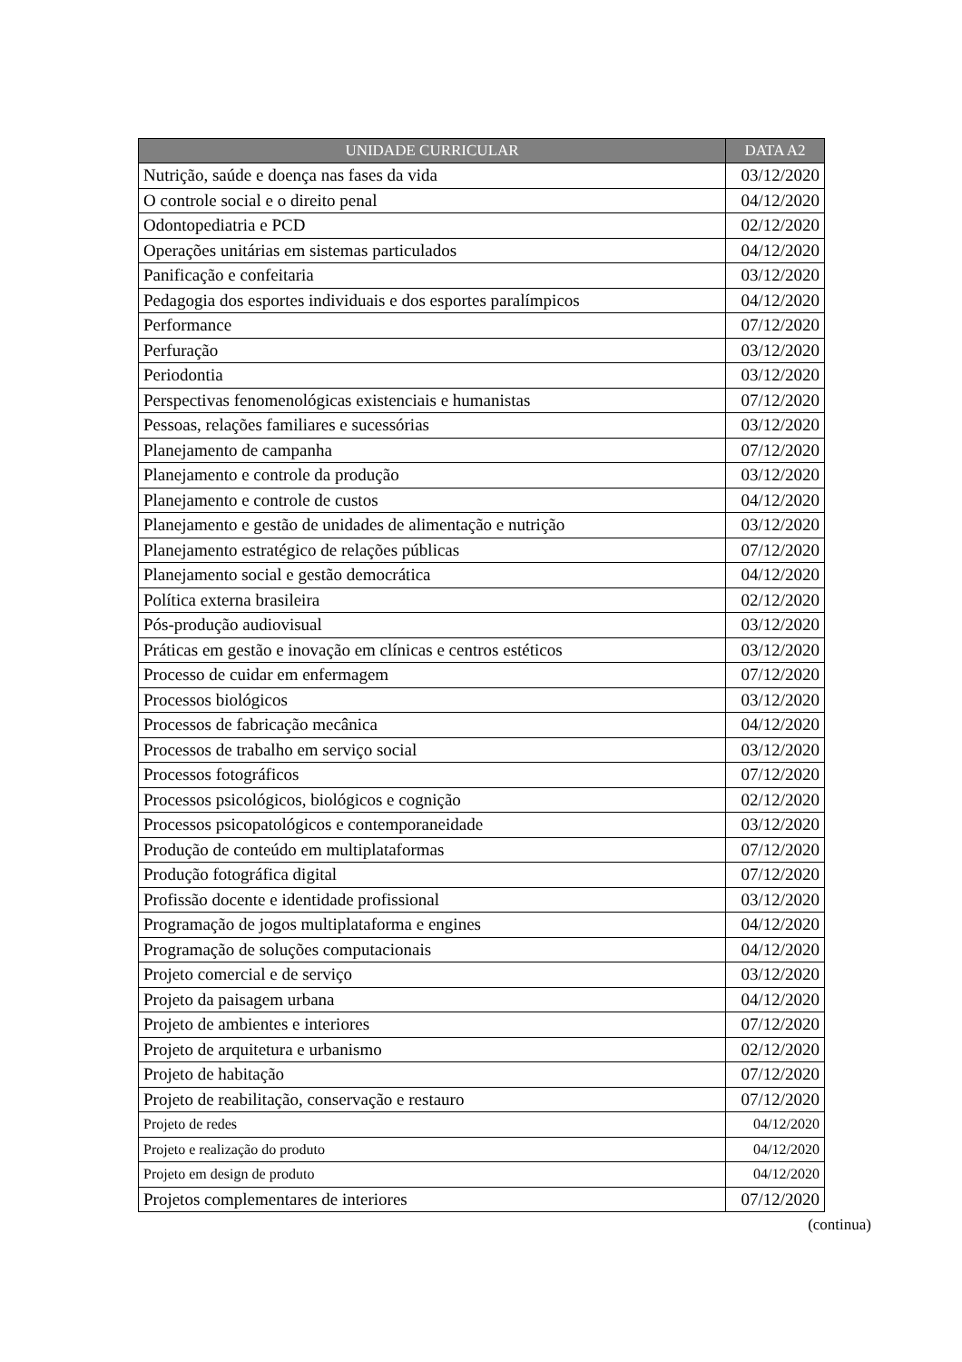| UNIDADE CURRICULAR | DATA A2 |
| --- | --- |
| Nutrição, saúde e doença nas fases da vida | 03/12/2020 |
| O controle social e o direito penal | 04/12/2020 |
| Odontopediatria e PCD | 02/12/2020 |
| Operações unitárias em sistemas particulados | 04/12/2020 |
| Panificação e confeitaria | 03/12/2020 |
| Pedagogia dos esportes individuais e dos esportes paralímpicos | 04/12/2020 |
| Performance | 07/12/2020 |
| Perfuração | 03/12/2020 |
| Periodontia | 03/12/2020 |
| Perspectivas fenomenológicas existenciais e humanistas | 07/12/2020 |
| Pessoas, relações familiares e sucessórias | 03/12/2020 |
| Planejamento de campanha | 07/12/2020 |
| Planejamento e controle da produção | 03/12/2020 |
| Planejamento e controle de custos | 04/12/2020 |
| Planejamento e gestão de unidades de alimentação e nutrição | 03/12/2020 |
| Planejamento estratégico de relações públicas | 07/12/2020 |
| Planejamento social e gestão democrática | 04/12/2020 |
| Política externa brasileira | 02/12/2020 |
| Pós-produção audiovisual | 03/12/2020 |
| Práticas em gestão e inovação em clínicas e centros estéticos | 03/12/2020 |
| Processo de cuidar em enfermagem | 07/12/2020 |
| Processos biológicos | 03/12/2020 |
| Processos de fabricação mecânica | 04/12/2020 |
| Processos de trabalho em serviço social | 03/12/2020 |
| Processos fotográficos | 07/12/2020 |
| Processos psicológicos, biológicos e cognição | 02/12/2020 |
| Processos psicopatológicos e contemporaneidade | 03/12/2020 |
| Produção de conteúdo em multiplataformas | 07/12/2020 |
| Produção fotográfica digital | 07/12/2020 |
| Profissão docente e identidade profissional | 03/12/2020 |
| Programação de jogos multiplataforma e engines | 04/12/2020 |
| Programação de soluções computacionais | 04/12/2020 |
| Projeto comercial e de serviço | 03/12/2020 |
| Projeto da paisagem urbana | 04/12/2020 |
| Projeto de ambientes e interiores | 07/12/2020 |
| Projeto de arquitetura e urbanismo | 02/12/2020 |
| Projeto de habitação | 07/12/2020 |
| Projeto de reabilitação, conservação e restauro | 07/12/2020 |
| Projeto de redes | 04/12/2020 |
| Projeto e realização do produto | 04/12/2020 |
| Projeto em design de produto | 04/12/2020 |
| Projetos complementares de interiores | 07/12/2020 |
(continua)